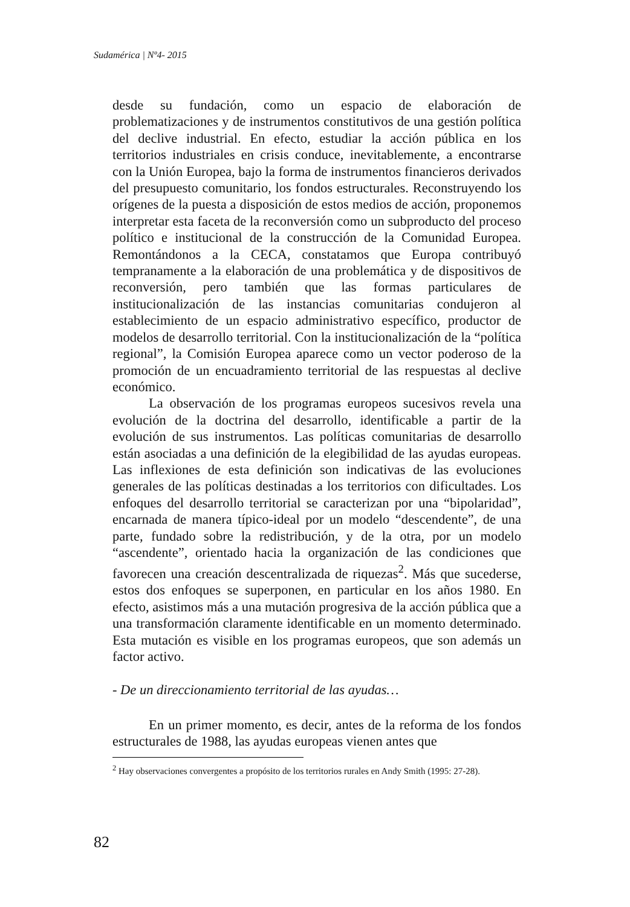Sudamérica | Nº4- 2015
desde su fundación, como un espacio de elaboración de problematizaciones y de instrumentos constitutivos de una gestión política del declive industrial. En efecto, estudiar la acción pública en los territorios industriales en crisis conduce, inevitablemente, a encontrarse con la Unión Europea, bajo la forma de instrumentos financieros derivados del presupuesto comunitario, los fondos estructurales. Reconstruyendo los orígenes de la puesta a disposición de estos medios de acción, proponemos interpretar esta faceta de la reconversión como un subproducto del proceso político e institucional de la construcción de la Comunidad Europea. Remontándonos a la CECA, constatamos que Europa contribuyó tempranamente a la elaboración de una problemática y de dispositivos de reconversión, pero también que las formas particulares de institucionalización de las instancias comunitarias condujeron al establecimiento de un espacio administrativo específico, productor de modelos de desarrollo territorial. Con la institucionalización de la “política regional”, la Comisión Europea aparece como un vector poderoso de la promoción de un encuadramiento territorial de las respuestas al declive económico.
La observación de los programas europeos sucesivos revela una evolución de la doctrina del desarrollo, identificable a partir de la evolución de sus instrumentos. Las políticas comunitarias de desarrollo están asociadas a una definición de la elegibilidad de las ayudas europeas. Las inflexiones de esta definición son indicativas de las evoluciones generales de las políticas destinadas a los territorios con dificultades. Los enfoques del desarrollo territorial se caracterizan por una “bipolaridad”, encarnada de manera típico-ideal por un modelo “descendente”, de una parte, fundado sobre la redistribución, y de la otra, por un modelo “ascendente”, orientado hacia la organización de las condiciones que favorecen una creación descentralizada de riquezas<sup>2</sup>. Más que sucederse, estos dos enfoques se superponen, en particular en los años 1980. En efecto, asistimos más a una mutación progresiva de la acción pública que a una transformación claramente identificable en un momento determinado. Esta mutación es visible en los programas europeos, que son además un factor activo.
- De un direccionamiento territorial de las ayudas…
En un primer momento, es decir, antes de la reforma de los fondos estructurales de 1988, las ayudas europeas vienen antes que
<sup>2</sup> Hay observaciones convergentes a propósito de los territorios rurales en Andy Smith (1995: 27-28).
82